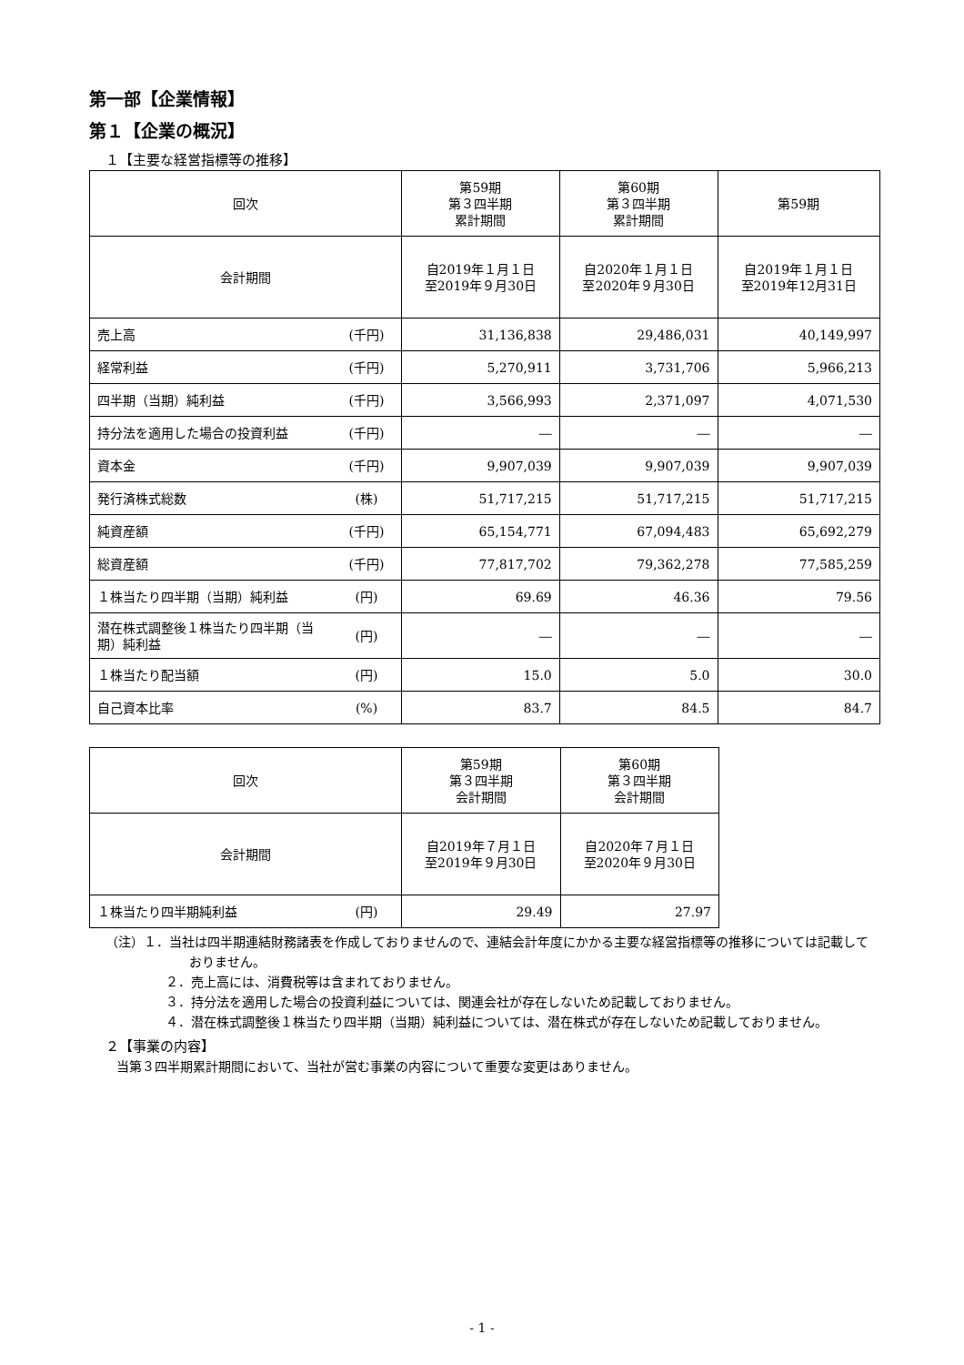第一部【企業情報】
第１【企業の概況】
１【主要な経営指標等の推移】
| 回次 | | 第59期 第３四半期 累計期間 | 第60期 第３四半期 累計期間 | 第59期 |
| 会計期間 | | 自2019年１月１日 至2019年９月30日 | 自2020年１月１日 至2020年９月30日 | 自2019年１月１日 至2019年12月31日 |
| 売上高 | (千円) | 31,136,838 | 29,486,031 | 40,149,997 |
| 経常利益 | (千円) | 5,270,911 | 3,731,706 | 5,966,213 |
| 四半期（当期）純利益 | (千円) | 3,566,993 | 2,371,097 | 4,071,530 |
| 持分法を適用した場合の投資利益 | (千円) | ― | ― | ― |
| 資本金 | (千円) | 9,907,039 | 9,907,039 | 9,907,039 |
| 発行済株式総数 | (株) | 51,717,215 | 51,717,215 | 51,717,215 |
| 純資産額 | (千円) | 65,154,771 | 67,094,483 | 65,692,279 |
| 総資産額 | (千円) | 77,817,702 | 79,362,278 | 77,585,259 |
| １株当たり四半期（当期）純利益 | (円) | 69.69 | 46.36 | 79.56 |
| 潜在株式調整後１株当たり四半期（当期）純利益 | (円) | ― | ― | ― |
| １株当たり配当額 | (円) | 15.0 | 5.0 | 30.0 |
| 自己資本比率 | (%) | 83.7 | 84.5 | 84.7 |
| 回次 | | 第59期 第３四半期 会計期間 | 第60期 第３四半期 会計期間 |
| 会計期間 | | 自2019年７月１日 至2019年９月30日 | 自2020年７月１日 至2020年９月30日 |
| １株当たり四半期純利益 | (円) | 29.49 | 27.97 |
（注）１．当社は四半期連結財務諸表を作成しておりませんので、連結会計年度にかかる主要な経営指標等の推移については記載しておりません。
２．売上高には、消費税等は含まれておりません。
３．持分法を適用した場合の投資利益については、関連会社が存在しないため記載しておりません。
４．潜在株式調整後１株当たり四半期（当期）純利益については、潜在株式が存在しないため記載しておりません。
２【事業の内容】
当第３四半期累計期間において、当社が営む事業の内容について重要な変更はありません。
- 1 -